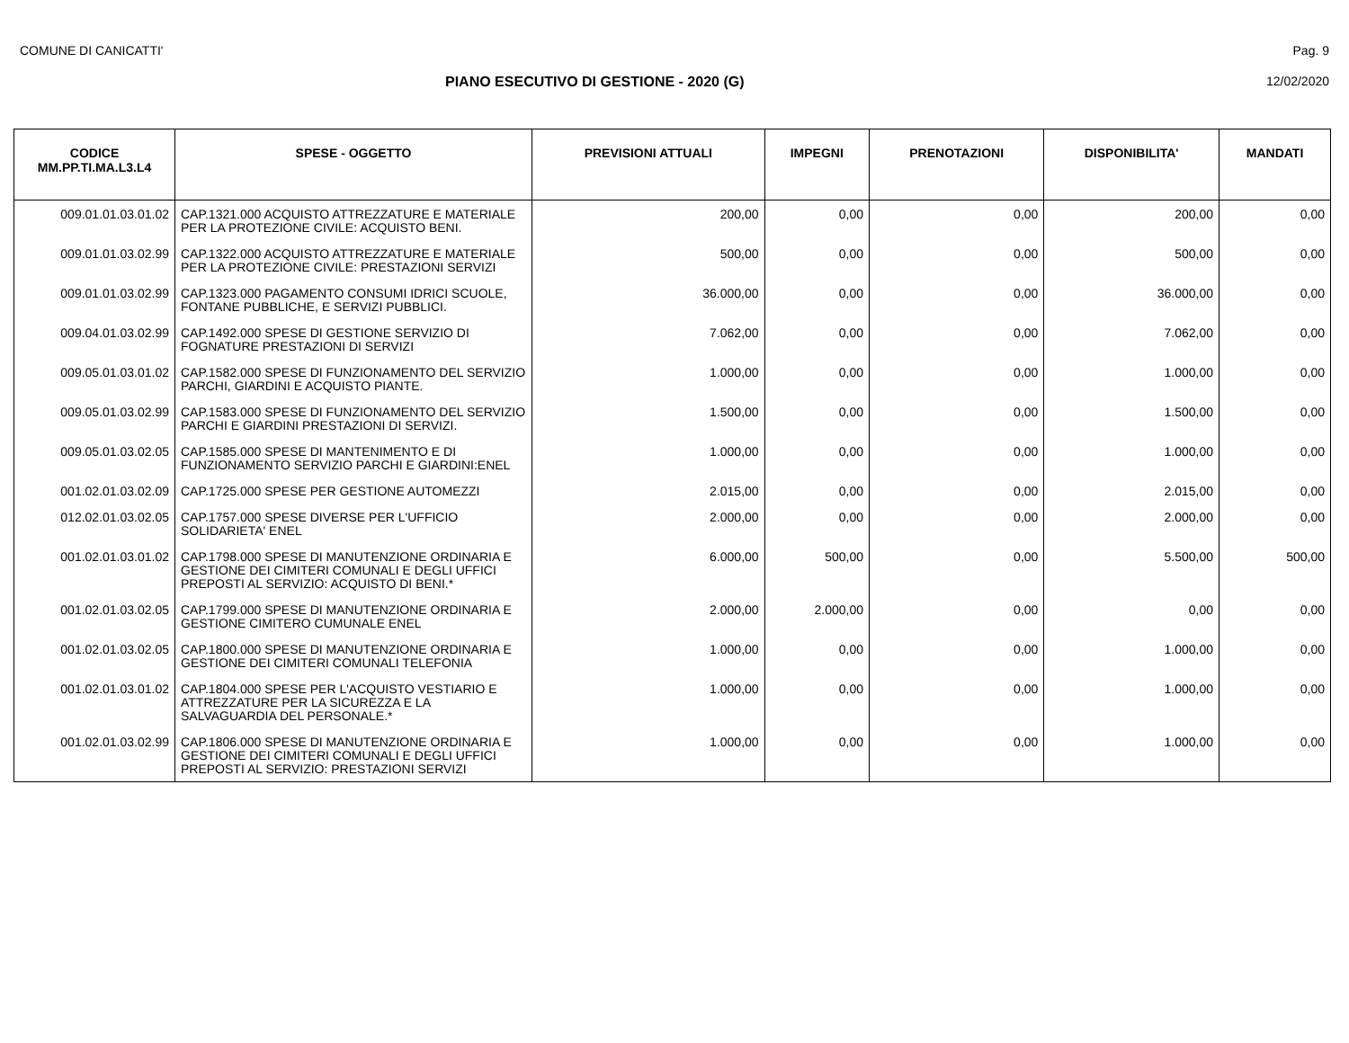COMUNE DI CANICATTI' Pag. 9
PIANO ESECUTIVO DI GESTIONE - 2020 (G)
12/02/2020
| CODICE MM.PP.TI.MA.L3.L4 | SPESE - OGGETTO | PREVISIONI ATTUALI | IMPEGNI | PRENOTAZIONI | DISPONIBILITA' | MANDATI |
| --- | --- | --- | --- | --- | --- | --- |
| 009.01.01.03.01.02 | CAP.1321.000 ACQUISTO ATTREZZATURE E MATERIALE PER LA PROTEZIONE CIVILE: ACQUISTO BENI. | 200,00 | 0,00 | 0,00 | 200,00 | 0,00 |
| 009.01.01.03.02.99 | CAP.1322.000 ACQUISTO ATTREZZATURE E MATERIALE PER LA PROTEZIONE CIVILE: PRESTAZIONI SERVIZI | 500,00 | 0,00 | 0,00 | 500,00 | 0,00 |
| 009.01.01.03.02.99 | CAP.1323.000 PAGAMENTO CONSUMI IDRICI SCUOLE, FONTANE PUBBLICHE, E SERVIZI PUBBLICI. | 36.000,00 | 0,00 | 0,00 | 36.000,00 | 0,00 |
| 009.04.01.03.02.99 | CAP.1492.000 SPESE DI GESTIONE SERVIZIO DI FOGNATURE PRESTAZIONI DI SERVIZI | 7.062,00 | 0,00 | 0,00 | 7.062,00 | 0,00 |
| 009.05.01.03.01.02 | CAP.1582.000 SPESE DI FUNZIONAMENTO DEL SERVIZIO PARCHI, GIARDINI E ACQUISTO PIANTE. | 1.000,00 | 0,00 | 0,00 | 1.000,00 | 0,00 |
| 009.05.01.03.02.99 | CAP.1583.000 SPESE DI FUNZIONAMENTO DEL SERVIZIO PARCHI E GIARDINI PRESTAZIONI DI SERVIZI. | 1.500,00 | 0,00 | 0,00 | 1.500,00 | 0,00 |
| 009.05.01.03.02.05 | CAP.1585.000 SPESE DI MANTENIMENTO E DI FUNZIONAMENTO SERVIZIO PARCHI E GIARDINI:ENEL | 1.000,00 | 0,00 | 0,00 | 1.000,00 | 0,00 |
| 001.02.01.03.02.09 | CAP.1725.000 SPESE PER GESTIONE AUTOMEZZI | 2.015,00 | 0,00 | 0,00 | 2.015,00 | 0,00 |
| 012.02.01.03.02.05 | CAP.1757.000 SPESE DIVERSE PER L'UFFICIO SOLIDARIETA' ENEL | 2.000,00 | 0,00 | 0,00 | 2.000,00 | 0,00 |
| 001.02.01.03.01.02 | CAP.1798.000 SPESE DI MANUTENZIONE ORDINARIA E GESTIONE DEI CIMITERI COMUNALI E DEGLI UFFICI PREPOSTI AL SERVIZIO: ACQUISTO DI BENI.* | 6.000,00 | 500,00 | 0,00 | 5.500,00 | 500,00 |
| 001.02.01.03.02.05 | CAP.1799.000 SPESE DI MANUTENZIONE ORDINARIA E GESTIONE CIMITERO CUMUNALE ENEL | 2.000,00 | 2.000,00 | 0,00 | 0,00 | 0,00 |
| 001.02.01.03.02.05 | CAP.1800.000 SPESE DI MANUTENZIONE ORDINARIA E GESTIONE DEI CIMITERI COMUNALI TELEFONIA | 1.000,00 | 0,00 | 0,00 | 1.000,00 | 0,00 |
| 001.02.01.03.01.02 | CAP.1804.000 SPESE PER L'ACQUISTO VESTIARIO E ATTREZZATURE PER LA SICUREZZA E LA SALVAGUARDIA DEL PERSONALE.* | 1.000,00 | 0,00 | 0,00 | 1.000,00 | 0,00 |
| 001.02.01.03.02.99 | CAP.1806.000 SPESE DI MANUTENZIONE ORDINARIA E GESTIONE DEI CIMITERI COMUNALI E DEGLI UFFICI PREPOSTI AL SERVIZIO: PRESTAZIONI SERVIZI | 1.000,00 | 0,00 | 0,00 | 1.000,00 | 0,00 |